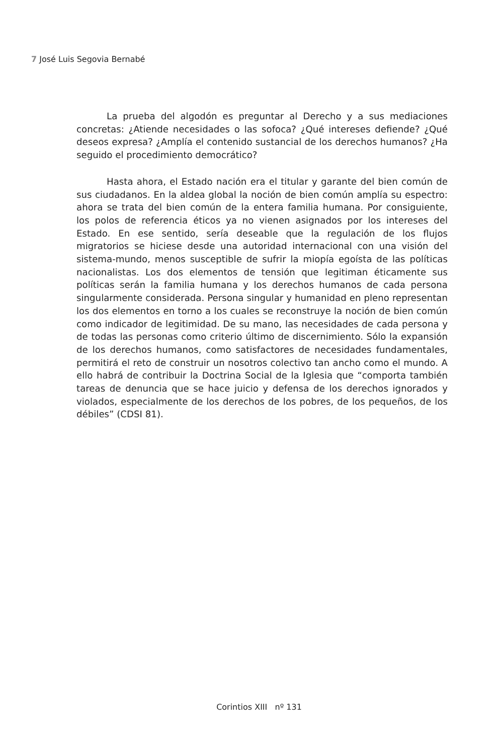7 José Luis Segovia Bernabé
La prueba del algodón es preguntar al Derecho y a sus mediaciones concretas: ¿Atiende necesidades o las sofoca? ¿Qué intereses defiende? ¿Qué deseos expresa? ¿Amplía el contenido sustancial de los derechos humanos? ¿Ha seguido el procedimiento democrático?
Hasta ahora, el Estado nación era el titular y garante del bien común de sus ciudadanos. En la aldea global la noción de bien común amplía su espectro: ahora se trata del bien común de la entera familia humana. Por consiguiente, los polos de referencia éticos ya no vienen asignados por los intereses del Estado. En ese sentido, sería deseable que la regulación de los flujos migratorios se hiciese desde una autoridad internacional con una visión del sistema-mundo, menos susceptible de sufrir la miopía egoísta de las políticas nacionalistas. Los dos elementos de tensión que legitiman éticamente sus políticas serán la familia humana y los derechos humanos de cada persona singularmente considerada. Persona singular y humanidad en pleno representan los dos elementos en torno a los cuales se reconstruye la noción de bien común como indicador de legitimidad. De su mano, las necesidades de cada persona y de todas las personas como criterio último de discernimiento. Sólo la expansión de los derechos humanos, como satisfactores de necesidades fundamentales, permitirá el reto de construir un nosotros colectivo tan ancho como el mundo. A ello habrá de contribuir la Doctrina Social de la Iglesia que “comporta también tareas de denuncia que se hace juicio y defensa de los derechos ignorados y violados, especialmente de los derechos de los pobres, de los pequeños, de los débiles” (CDSI 81).
Corintios XIII nº 131